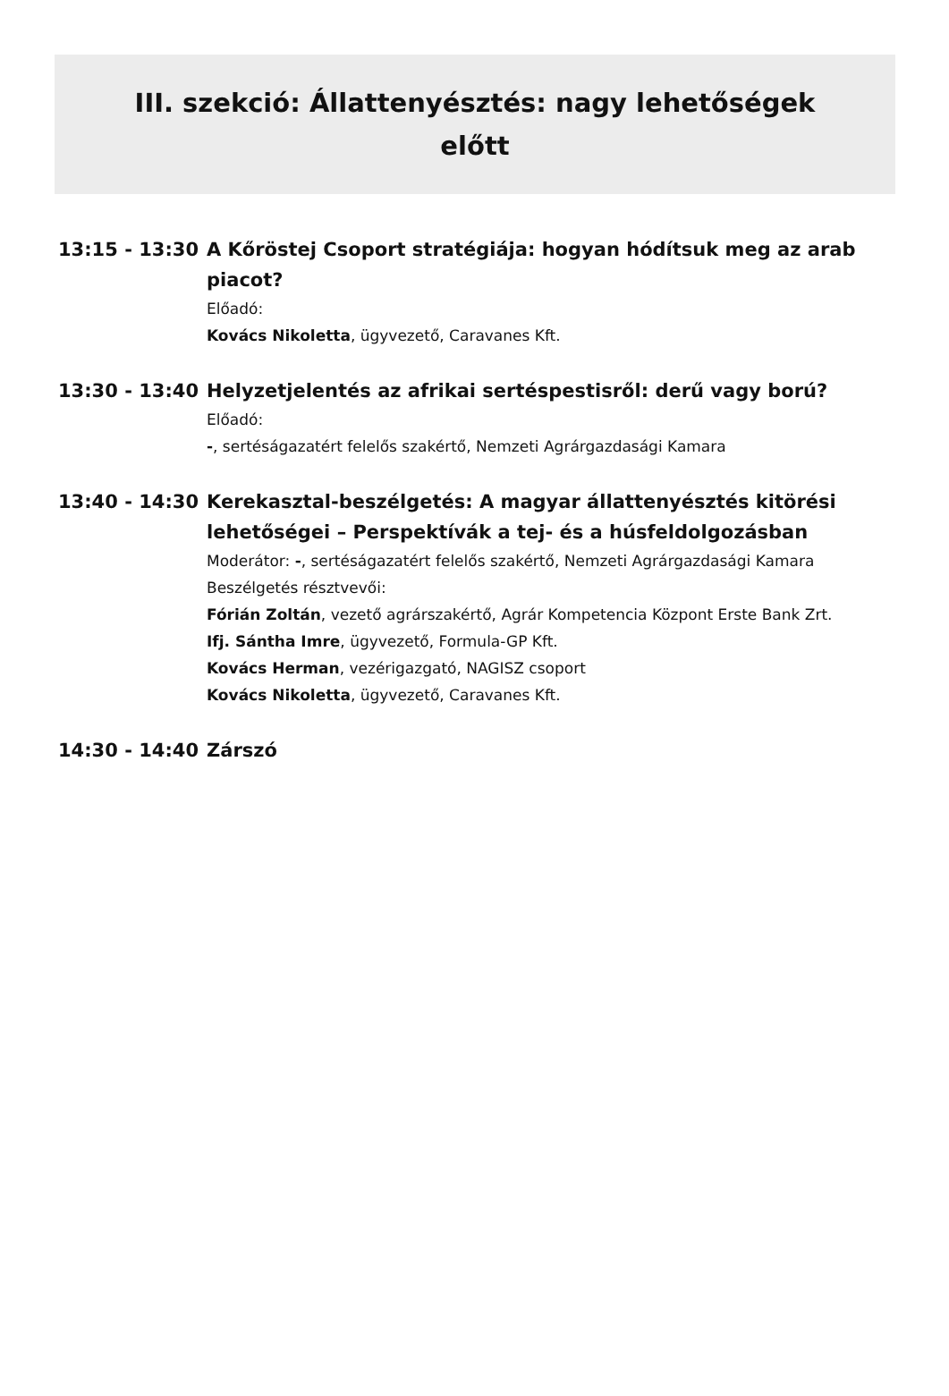III. szekció: Állattenyésztés: nagy lehetőségek előtt
13:15 - 13:30 A Kőröstej Csoport stratégiája: hogyan hódítsuk meg az arab piacot?
Előadó:
Kovács Nikoletta, ügyvezető, Caravanes Kft.
13:30 - 13:40 Helyzetjelentés az afrikai sertéspestisről: derű vagy ború?
Előadó:
-, sertéságazatért felelős szakértő, Nemzeti Agrárgazdasági Kamara
13:40 - 14:30 Kerekasztal-beszélgetés: A magyar állattenyésztés kitörési lehetőségei – Perspektívák a tej- és a húsfeldolgozásban
Moderátor: -, sertéságazatért felelős szakértő, Nemzeti Agrárgazdasági Kamara
Beszélgetés résztvevői:
Fórián Zoltán, vezető agrárszakértő, Agrár Kompetencia Központ Erste Bank Zrt.
Ifj. Sántha Imre, ügyvezető, Formula-GP Kft.
Kovács Herman, vezérigazgató, NAGISZ csoport
Kovács Nikoletta, ügyvezető, Caravanes Kft.
14:30 - 14:40 Zárszó